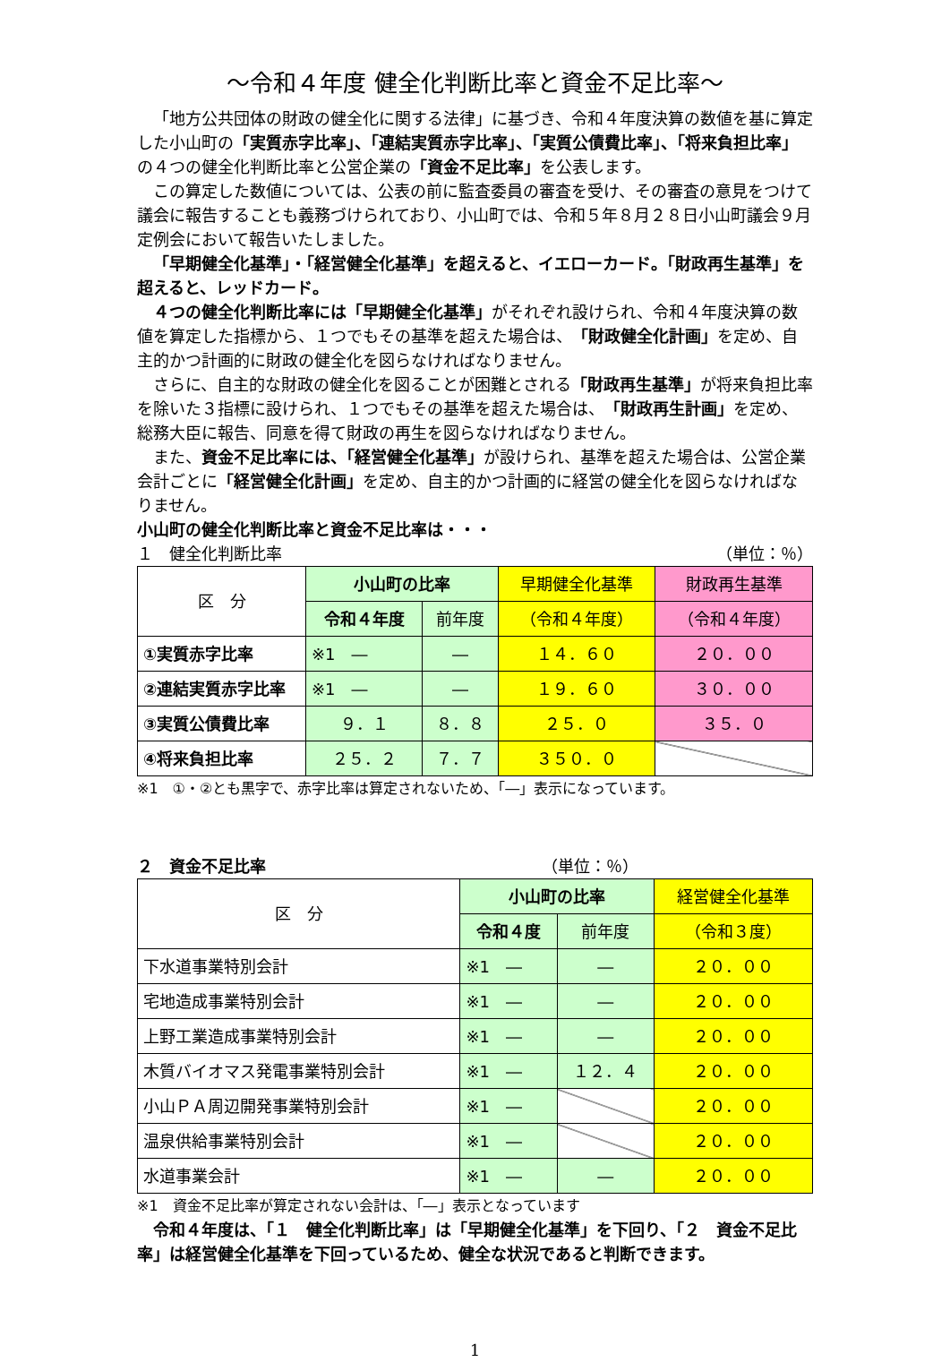～令和４年度 健全化判断比率と資金不足比率～
「地方公共団体の財政の健全化に関する法律」に基づき、令和４年度決算の数値を基に算定した小山町の「実質赤字比率」、「連結実質赤字比率」、「実質公債費比率」、「将来負担比率」の４つの健全化判断比率と公営企業の「資金不足比率」を公表します。
この算定した数値については、公表の前に監査委員の審査を受け、その審査の意見をつけて議会に報告することも義務づけられており、小山町では、令和５年８月２８日小山町議会９月定例会において報告いたしました。
「早期健全化基準」・「経営健全化基準」を超えると、イエローカード。「財政再生基準」を超えると、レッドカード。
４つの健全化判断比率には「早期健全化基準」がそれぞれ設けられ、令和４年度決算の数値を算定した指標から、１つでもその基準を超えた場合は、「財政健全化計画」を定め、自主的かつ計画的に財政の健全化を図らなければなりません。
さらに、自主的な財政の健全化を図ることが困難とされる「財政再生基準」が将来負担比率を除いた３指標に設けられ、１つでもその基準を超えた場合は、「財政再生計画」を定め、総務大臣に報告、同意を得て財政の再生を図らなければなりません。
また、資金不足比率には、「経営健全化基準」が設けられ、基準を超えた場合は、公営企業会計ごとに「経営健全化計画」を定め、自主的かつ計画的に経営の健全化を図らなければなりません。
小山町の健全化判断比率と資金不足比率は・・・
１　健全化判断比率 （単位：％）
| 区 分 | 小山町の比率 | | 早期健全化基準 | 財政再生基準 |
| --- | --- | --- | --- | --- |
| | 令和４年度 | 前年度 | （令和４年度） | （令和４年度） |
| ①実質赤字比率 | ※1 ― | ― | １４．６０ | ２０．００ |
| ②連結実質赤字比率 | ※1 ― | ― | １９．６０ | ３０．００ |
| ③実質公債費比率 | ９．１ | ８．８ | ２５．０ | ３５．０ |
| ④将来負担比率 | ２５．２ | ７．７ | ３５０．０ | |
※1　①・②とも黒字で、赤字比率は算定されないため、「―」表示になっています。
２　資金不足比率 （単位：％）
| 区 分 | 小山町の比率 | | 経営健全化基準 |
| --- | --- | --- | --- |
| | 令和４度 | 前年度 | （令和３度） |
| 下水道事業特別会計 | ※1 ― | ― | ２０．００ |
| 宅地造成事業特別会計 | ※1 ― | ― | ２０．００ |
| 上野工業造成事業特別会計 | ※1 ― | ― | ２０．００ |
| 木質バイオマス発電事業特別会計 | ※1 ― | １２．４ | ２０．００ |
| 小山ＰＡ周辺開発事業特別会計 | ※1 ― | | ２０．００ |
| 温泉供給事業特別会計 | ※1 ― | | ２０．００ |
| 水道事業会計 | ※1 ― | ― | ２０．００ |
※1　資金不足比率が算定されない会計は、「―」表示となっています
令和４年度は、「１　健全化判断比率」は「早期健全化基準」を下回り、「２　資金不足比率」は経営健全化基準を下回っているため、健全な状況であると判断できます。
1